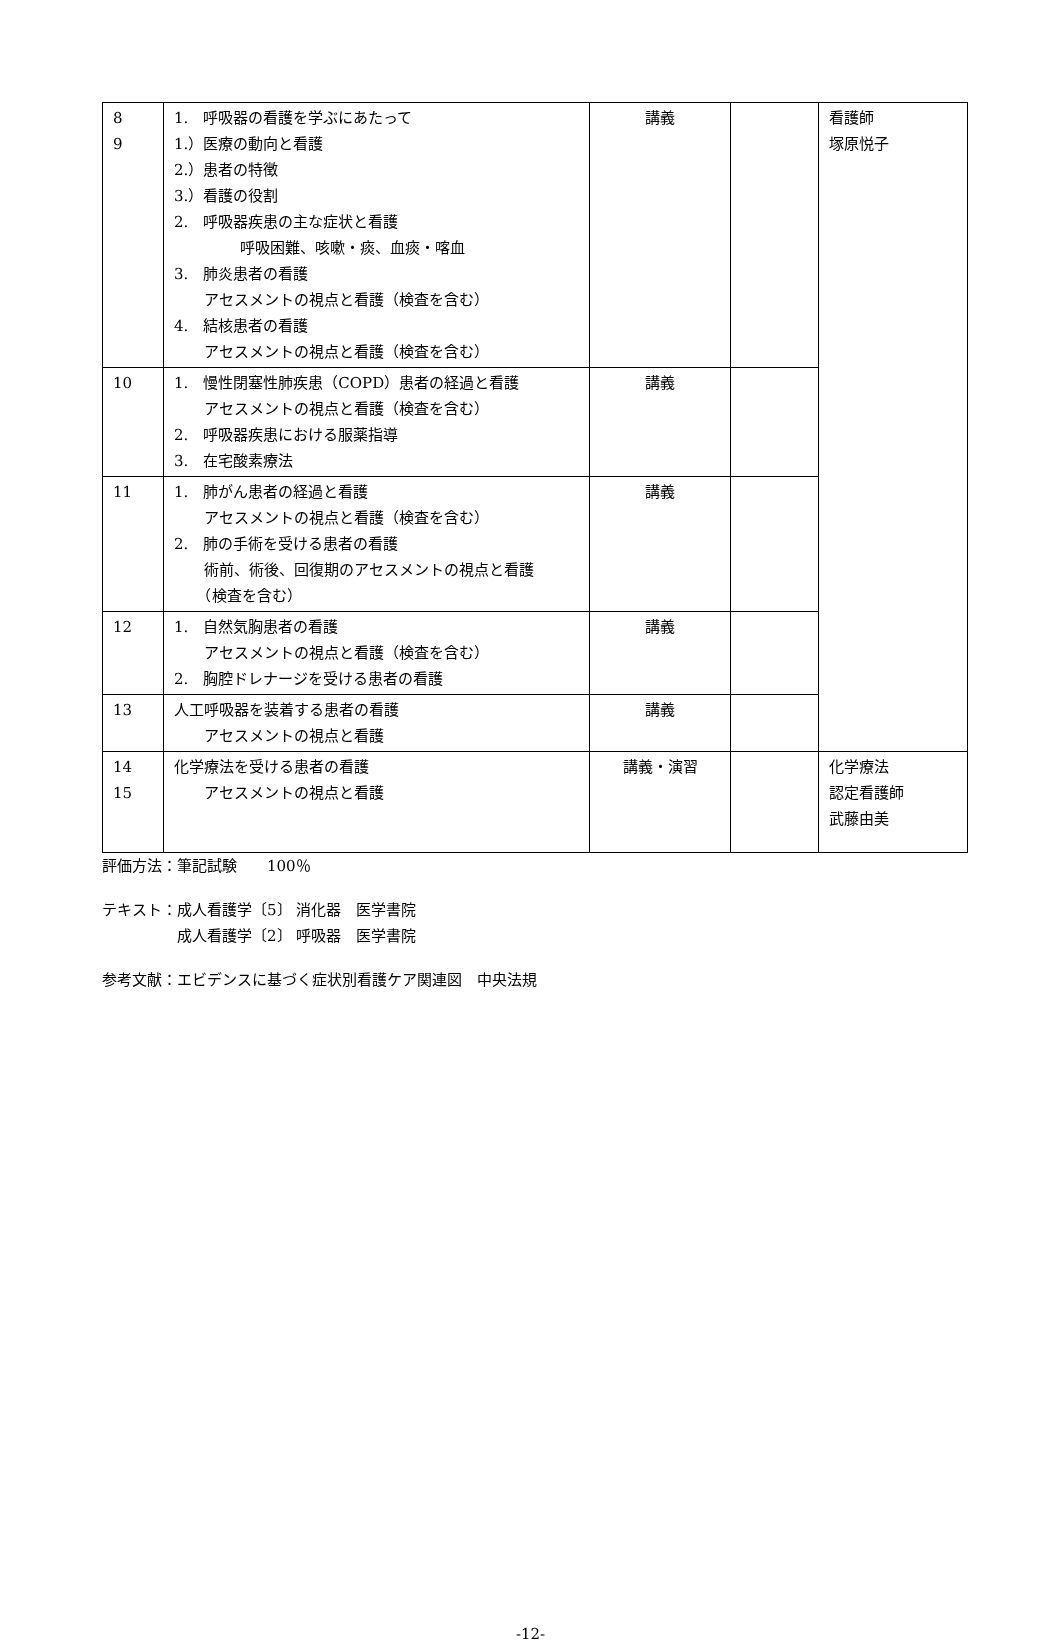| 8 9 | 1. 呼吸器の看護を学ぶにあたって 1.）医療の動向と看護 2.）患者の特徴 3.）看護の役割 2. 呼吸器疾患の主な症状と看護 呼吸困難、咳嗽・痰、血痰・喀血 3. 肺炎患者の看護 アセスメントの視点と看護（検査を含む） 4. 結核患者の看護 アセスメントの視点と看護（検査を含む） | 講義 | | 看護師 塚原悦子 |
| 10 | 1. 慢性閉塞性肺疾患（COPD）患者の経過と看護 アセスメントの視点と看護（検査を含む） 2. 呼吸器疾患における服薬指導 3. 在宅酸素療法 | 講義 | | |
| 11 | 1. 肺がん患者の経過と看護 アセスメントの視点と看護（検査を含む） 2. 肺の手術を受ける患者の看護 術前、術後、回復期のアセスメントの視点と看護 （検査を含む） | 講義 | | |
| 12 | 1. 自然気胸患者の看護 アセスメントの視点と看護（検査を含む） 2. 胸腔ドレナージを受ける患者の看護 | 講義 | | |
| 13 | 人工呼吸器を装着する患者の看護 アセスメントの視点と看護 | 講義 | | |
| 14 15 | 化学療法を受ける患者の看護 アセスメントの視点と看護 | 講義・演習 | | 化学療法 認定看護師 武藤由美 |
評価方法：筆記試験　　100％
テキスト：成人看護学〔5〕 消化器　医学書院
　　　　　成人看護学〔2〕 呼吸器　医学書院
参考文献：エビデンスに基づく症状別看護ケア関連図　中央法規
-12-